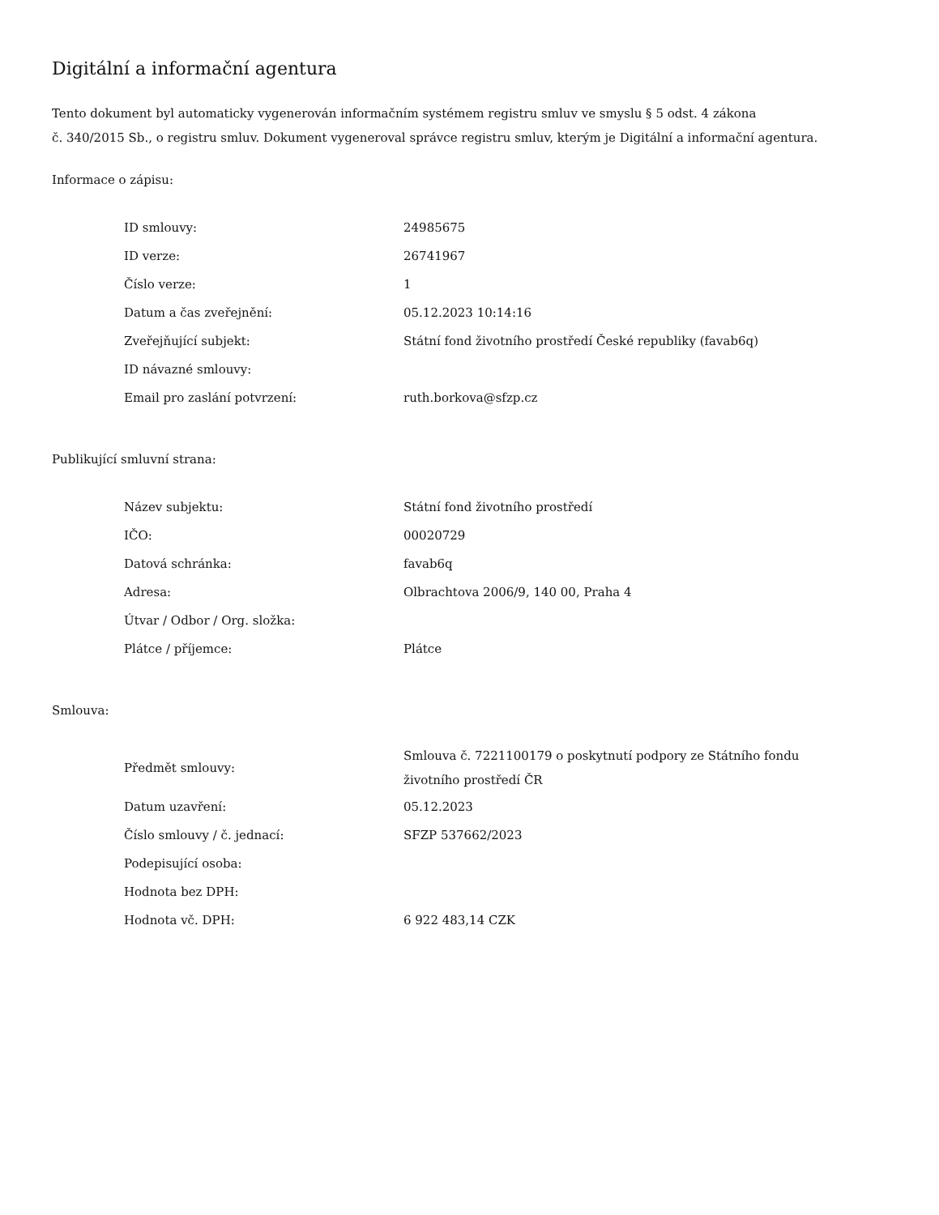Digitální a informační agentura
Tento dokument byl automaticky vygenerován informačním systémem registru smluv ve smyslu § 5 odst. 4 zákona
č. 340/2015 Sb., o registru smluv. Dokument vygeneroval správce registru smluv, kterým je Digitální a informační agentura.
Informace o zápisu:
| ID smlouvy: | 24985675 |
| ID verze: | 26741967 |
| Číslo verze: | 1 |
| Datum a čas zveřejnění: | 05.12.2023 10:14:16 |
| Zveřejňující subjekt: | Státní fond životního prostředí České republiky (favab6q) |
| ID návazné smlouvy: | |
| Email pro zaslání potvrzení: | ruth.borkova@sfzp.cz |
Publikující smluvní strana:
| Název subjektu: | Státní fond životního prostředí |
| IČO: | 00020729 |
| Datová schránka: | favab6q |
| Adresa: | Olbrachtova 2006/9, 140 00, Praha 4 |
| Útvar / Odbor / Org. složka: | |
| Plátce / příjemce: | Plátce |
Smlouva:
| Předmět smlouvy: | Smlouva č. 7221100179 o poskytnutí podpory ze Státního fondu životního prostředí ČR |
| Datum uzavření: | 05.12.2023 |
| Číslo smlouvy / č. jednací: | SFZP 537662/2023 |
| Podepisující osoba: | |
| Hodnota bez DPH: | |
| Hodnota vč. DPH: | 6 922 483,14 CZK |